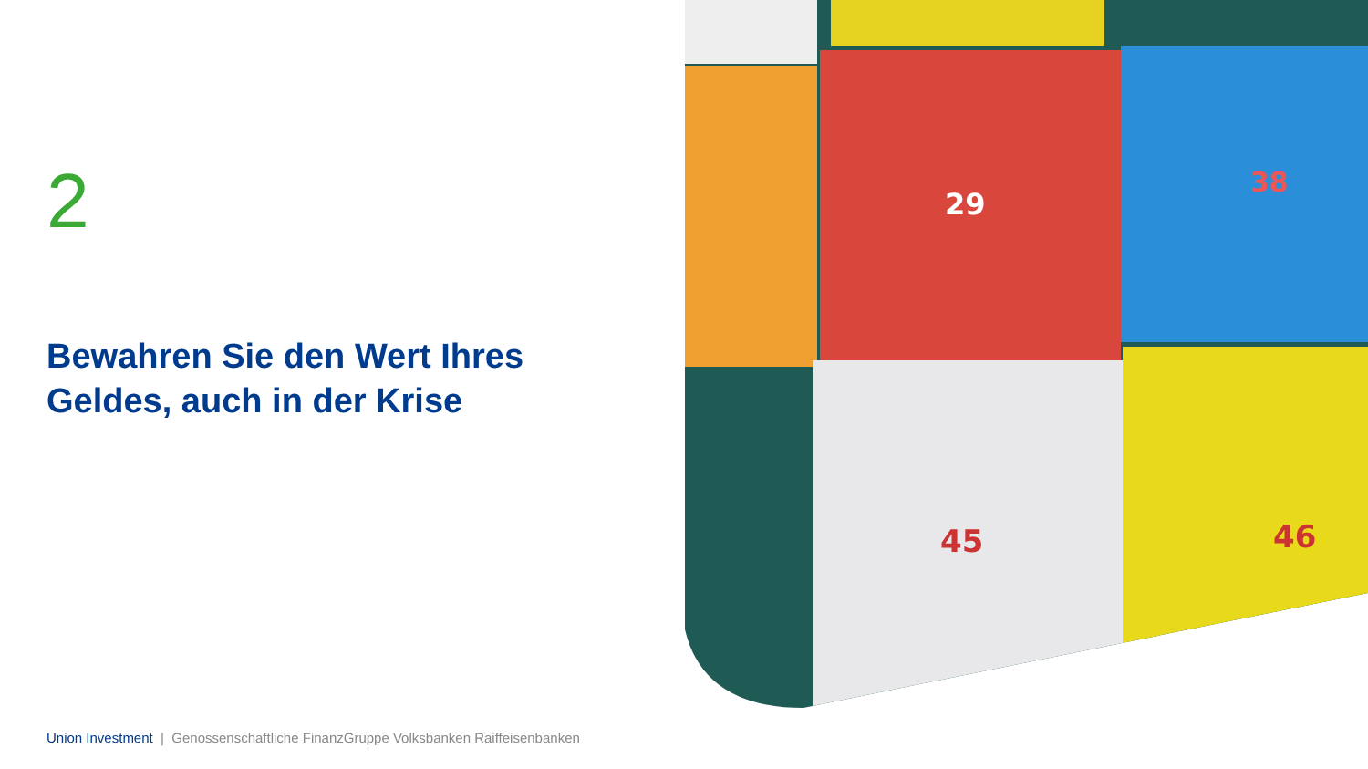2
Bewahren Sie den Wert Ihres
Geldes, auch in der Krise
29
38
45
46
Union Investment | Genossenschaftliche FinanzGruppe Volksbanken Raiffeisenbanken